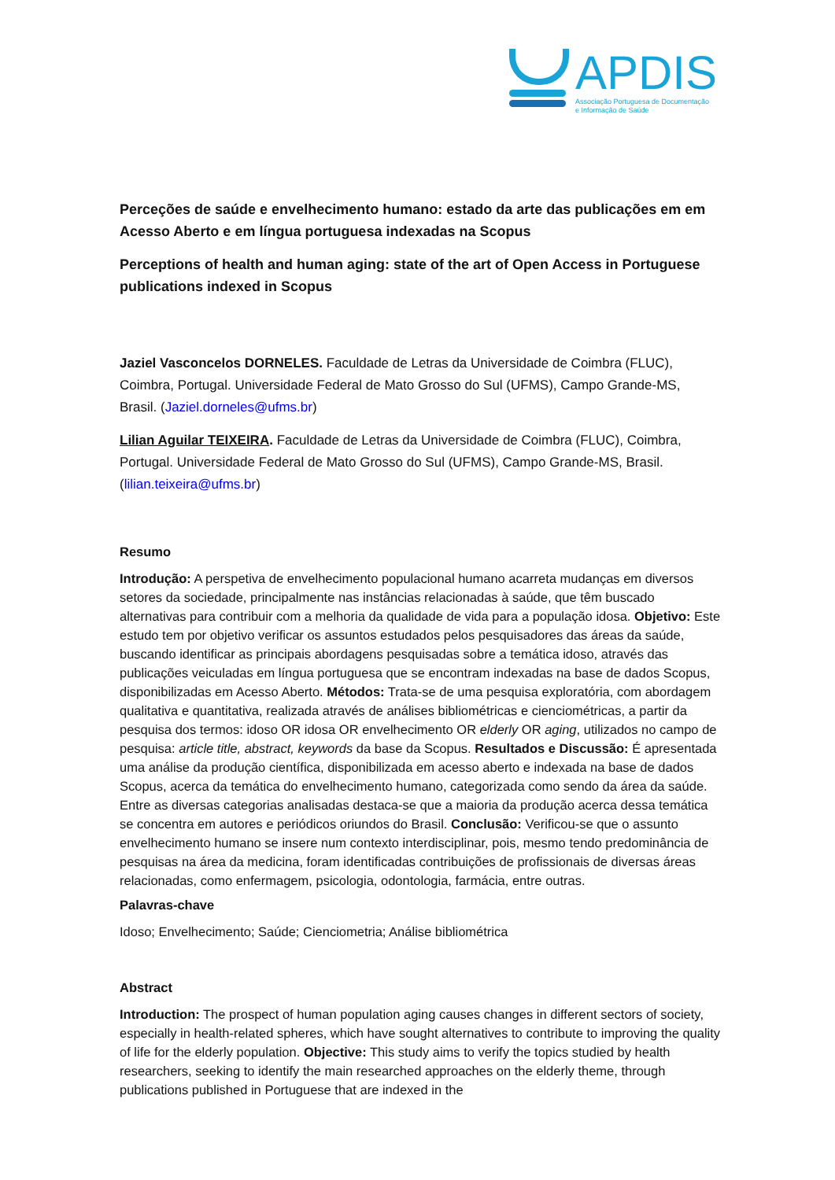APDIS
Associação Portuguesa de Documentação
e Informação de Saúde
Perceções de saúde e envelhecimento humano: estado da arte das publicações em em Acesso Aberto e em língua portuguesa indexadas na Scopus
Perceptions of health and human aging: state of the art of Open Access in Portuguese publications indexed in Scopus
Jaziel Vasconcelos DORNELES. Faculdade de Letras da Universidade de Coimbra (FLUC), Coimbra, Portugal. Universidade Federal de Mato Grosso do Sul (UFMS), Campo Grande-MS, Brasil. (Jaziel.dorneles@ufms.br)
Lilian Aguilar TEIXEIRA. Faculdade de Letras da Universidade de Coimbra (FLUC), Coimbra, Portugal. Universidade Federal de Mato Grosso do Sul (UFMS), Campo Grande-MS, Brasil. (lilian.teixeira@ufms.br)
Resumo
Introdução: A perspetiva de envelhecimento populacional humano acarreta mudanças em diversos setores da sociedade, principalmente nas instâncias relacionadas à saúde, que têm buscado alternativas para contribuir com a melhoria da qualidade de vida para a população idosa. Objetivo: Este estudo tem por objetivo verificar os assuntos estudados pelos pesquisadores das áreas da saúde, buscando identificar as principais abordagens pesquisadas sobre a temática idoso, através das publicações veiculadas em língua portuguesa que se encontram indexadas na base de dados Scopus, disponibilizadas em Acesso Aberto. Métodos: Trata-se de uma pesquisa exploratória, com abordagem qualitativa e quantitativa, realizada através de análises bibliométricas e cienciométricas, a partir da pesquisa dos termos: idoso OR idosa OR envelhecimento OR elderly OR aging, utilizados no campo de pesquisa: article title, abstract, keywords da base da Scopus. Resultados e Discussão: É apresentada uma análise da produção científica, disponibilizada em acesso aberto e indexada na base de dados Scopus, acerca da temática do envelhecimento humano, categorizada como sendo da área da saúde. Entre as diversas categorias analisadas destaca-se que a maioria da produção acerca dessa temática se concentra em autores e periódicos oriundos do Brasil. Conclusão: Verificou-se que o assunto envelhecimento humano se insere num contexto interdisciplinar, pois, mesmo tendo predominância de pesquisas na área da medicina, foram identificadas contribuições de profissionais de diversas áreas relacionadas, como enfermagem, psicologia, odontologia, farmácia, entre outras.
Palavras-chave
Idoso; Envelhecimento; Saúde; Cienciometria; Análise bibliométrica
Abstract
Introduction: The prospect of human population aging causes changes in different sectors of society, especially in health-related spheres, which have sought alternatives to contribute to improving the quality of life for the elderly population. Objective: This study aims to verify the topics studied by health researchers, seeking to identify the main researched approaches on the elderly theme, through publications published in Portuguese that are indexed in the